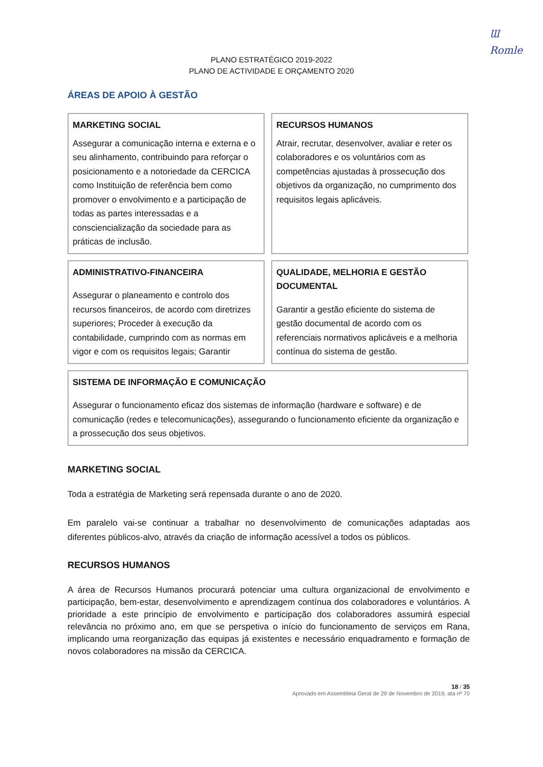Ɯ
Romle
PLANO ESTRATÉGICO 2019-2022
PLANO DE ACTIVIDADE E ORÇAMENTO 2020
ÁREAS DE APOIO À GESTÃO
MARKETING SOCIAL
Assegurar a comunicação interna e externa e o seu alinhamento, contribuindo para reforçar o posicionamento e a notoriedade da CERCICA como Instituição de referência bem como promover o envolvimento e a participação de todas as partes interessadas e a consciencialização da sociedade para as práticas de inclusão.
RECURSOS HUMANOS
Atrair, recrutar, desenvolver, avaliar e reter os colaboradores e os voluntários com as competências ajustadas à prossecução dos objetivos da organização, no cumprimento dos requisitos legais aplicáveis.
ADMINISTRATIVO-FINANCEIRA
Assegurar o planeamento e controlo dos recursos financeiros, de acordo com diretrizes superiores; Proceder à execução da contabilidade, cumprindo com as normas em vigor e com os requisitos legais; Garantir
QUALIDADE, MELHORIA E GESTÃO DOCUMENTAL
Garantir a gestão eficiente do sistema de gestão documental de acordo com os referenciais normativos aplicáveis e a melhoria contínua do sistema de gestão.
SISTEMA DE INFORMAÇÃO E COMUNICAÇÃO
Assegurar o funcionamento eficaz dos sistemas de informação (hardware e software) e de comunicação (redes e telecomunicações), assegurando o funcionamento eficiente da organização e a prossecução dos seus objetivos.
MARKETING SOCIAL
Toda a estratégia de Marketing será repensada durante o ano de 2020.
Em paralelo vai-se continuar a trabalhar no desenvolvimento de comunicações adaptadas aos diferentes públicos-alvo, através da criação de informação acessível a todos os públicos.
RECURSOS HUMANOS
A área de Recursos Humanos procurará potenciar uma cultura organizacional de envolvimento e participação, bem-estar, desenvolvimento e aprendizagem contínua dos colaboradores e voluntários. A prioridade a este princípio de envolvimento e participação dos colaboradores assumirá especial relevância no próximo ano, em que se perspetiva o início do funcionamento de serviços em Rana, implicando uma reorganização das equipas já existentes e necessário enquadramento e formação de novos colaboradores na missão da CERCICA.
18 / 35
Aprovado em Assembleia Geral de 29 de Novembro de 2019, ata nº 70